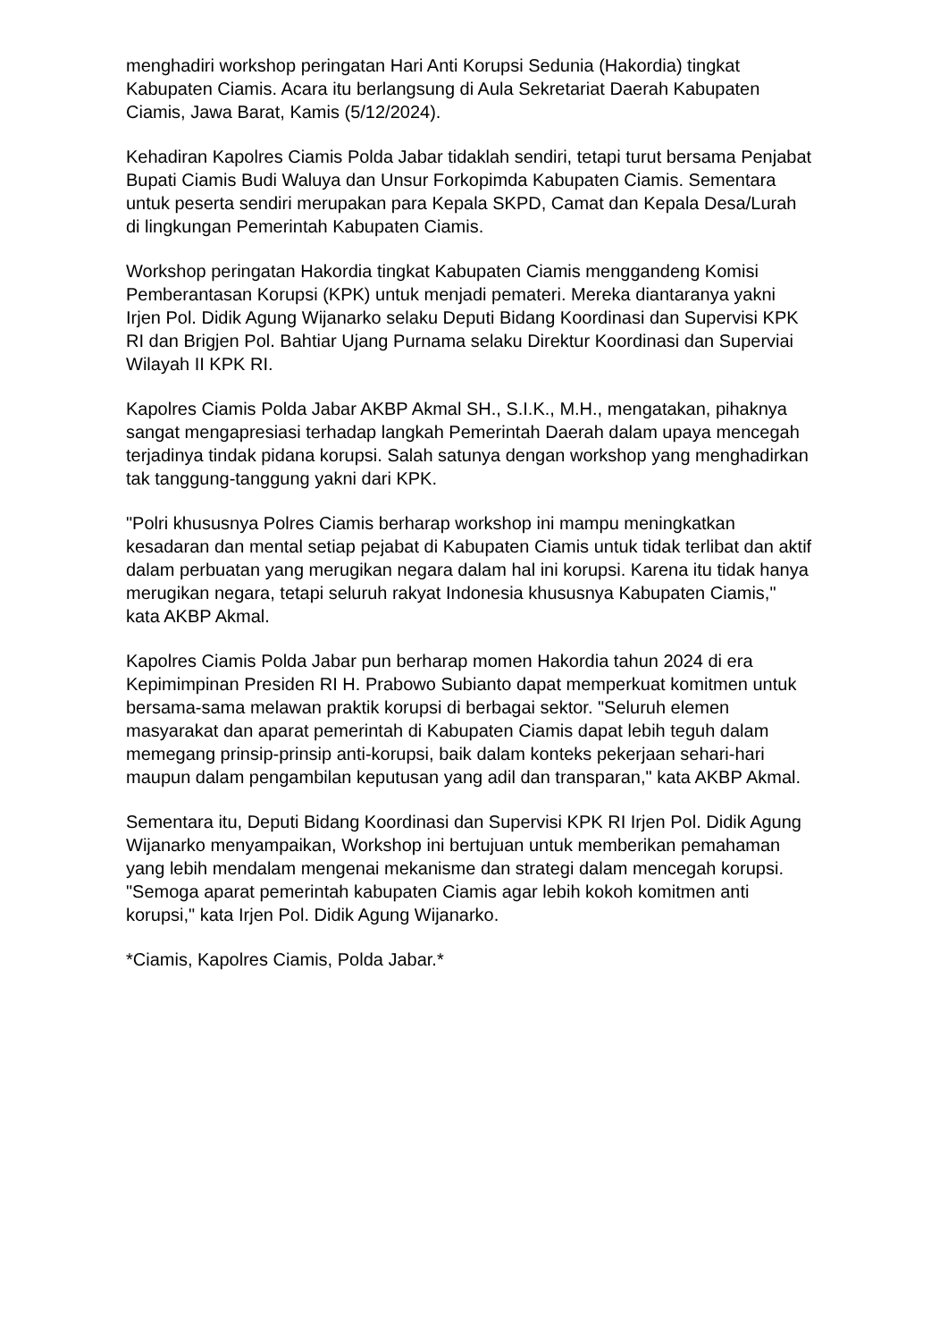menghadiri workshop peringatan Hari Anti Korupsi Sedunia (Hakordia) tingkat Kabupaten Ciamis. Acara itu berlangsung di Aula Sekretariat Daerah Kabupaten Ciamis, Jawa Barat, Kamis (5/12/2024).
Kehadiran Kapolres Ciamis Polda Jabar tidaklah sendiri, tetapi turut bersama Penjabat Bupati Ciamis Budi Waluya dan Unsur Forkopimda Kabupaten Ciamis. Sementara untuk peserta sendiri merupakan para Kepala SKPD, Camat dan Kepala Desa/Lurah di lingkungan Pemerintah Kabupaten Ciamis.
Workshop peringatan Hakordia tingkat Kabupaten Ciamis menggandeng Komisi Pemberantasan Korupsi (KPK) untuk menjadi pemateri. Mereka diantaranya yakni Irjen Pol. Didik Agung Wijanarko selaku Deputi Bidang Koordinasi dan Supervisi KPK RI dan Brigjen Pol. Bahtiar Ujang Purnama selaku Direktur Koordinasi dan Superviai Wilayah II KPK RI.
Kapolres Ciamis Polda Jabar AKBP Akmal SH., S.I.K., M.H., mengatakan, pihaknya sangat mengapresiasi terhadap langkah Pemerintah Daerah dalam upaya mencegah terjadinya tindak pidana korupsi. Salah satunya dengan workshop yang menghadirkan tak tanggung-tanggung yakni dari KPK.
"Polri khususnya Polres Ciamis berharap workshop ini mampu meningkatkan kesadaran dan mental setiap pejabat di Kabupaten Ciamis untuk tidak terlibat dan aktif dalam perbuatan yang merugikan negara dalam hal ini korupsi. Karena itu tidak hanya merugikan negara, tetapi seluruh rakyat Indonesia khususnya Kabupaten Ciamis," kata AKBP Akmal.
Kapolres Ciamis Polda Jabar pun berharap momen Hakordia tahun 2024 di era Kepimimpinan Presiden RI H. Prabowo Subianto dapat memperkuat komitmen untuk bersama-sama melawan praktik korupsi di berbagai sektor. "Seluruh elemen masyarakat dan aparat pemerintah di Kabupaten Ciamis dapat lebih teguh dalam memegang prinsip-prinsip anti-korupsi, baik dalam konteks pekerjaan sehari-hari maupun dalam pengambilan keputusan yang adil dan transparan," kata AKBP Akmal.
Sementara itu, Deputi Bidang Koordinasi dan Supervisi KPK RI Irjen Pol. Didik Agung Wijanarko menyampaikan, Workshop ini bertujuan untuk memberikan pemahaman yang lebih mendalam mengenai mekanisme dan strategi dalam mencegah korupsi. "Semoga aparat pemerintah kabupaten Ciamis agar lebih kokoh komitmen anti korupsi," kata Irjen Pol. Didik Agung Wijanarko.
*Ciamis, Kapolres Ciamis, Polda Jabar.*